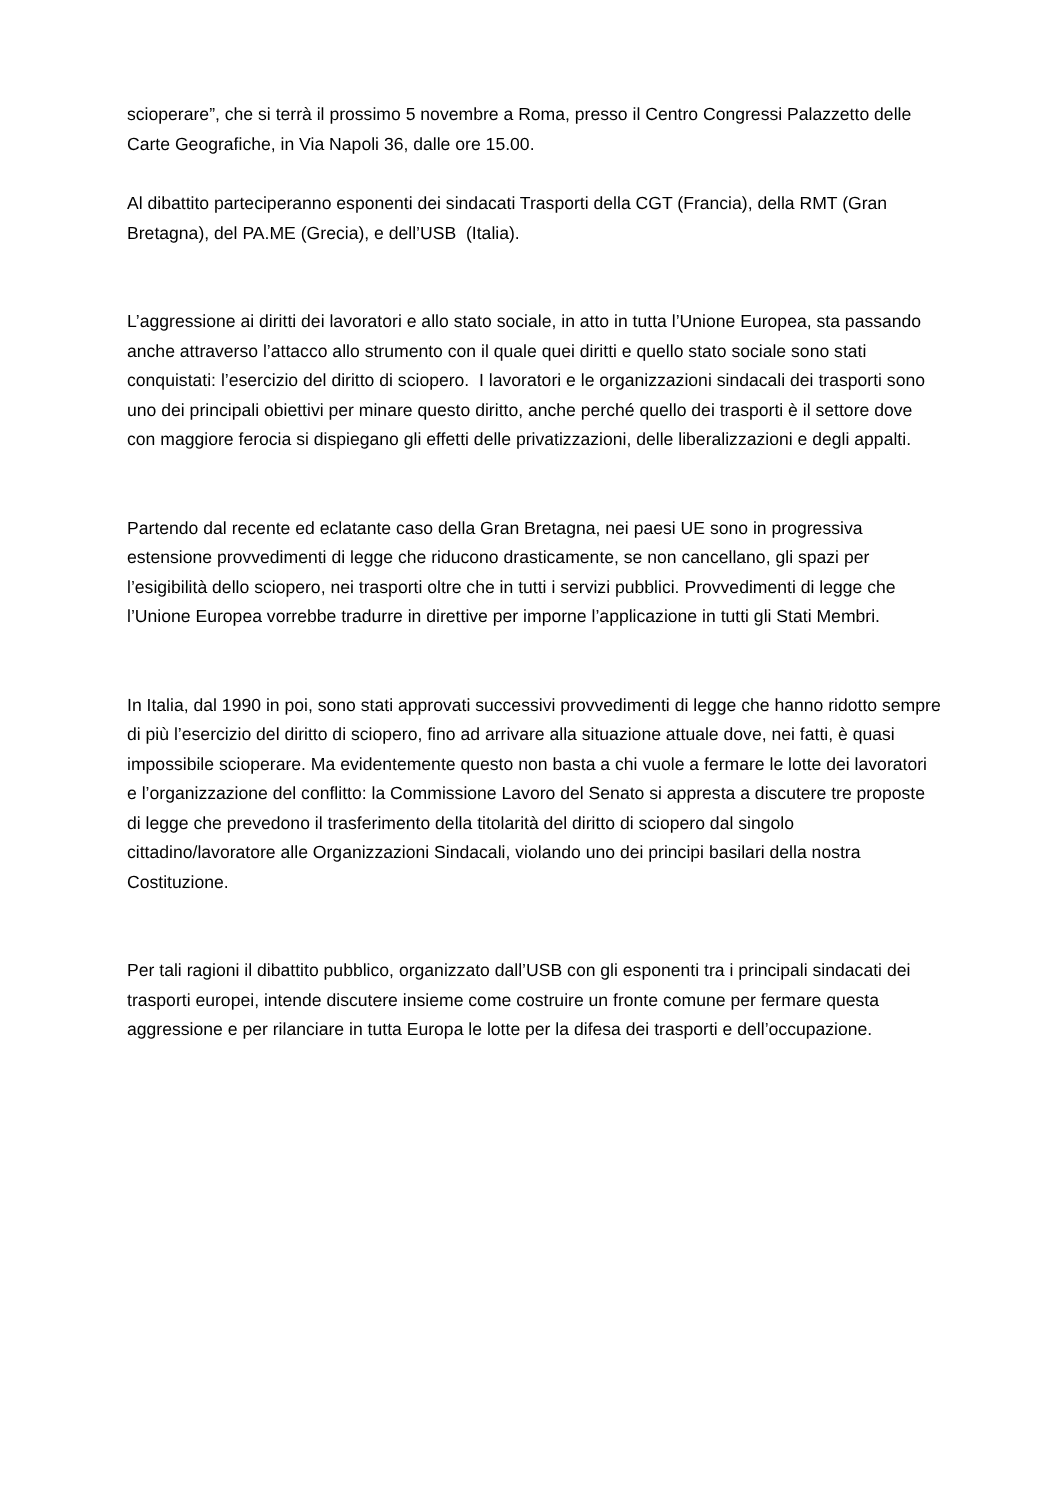scioperare”, che si terrà il prossimo 5 novembre a Roma, presso il Centro Congressi Palazzetto delle Carte Geografiche, in Via Napoli 36, dalle ore 15.00.
Al dibattito parteciperanno esponenti dei sindacati Trasporti della CGT (Francia), della RMT (Gran Bretagna), del PA.ME (Grecia), e dell’USB (Italia).
L’aggressione ai diritti dei lavoratori e allo stato sociale, in atto in tutta l’Unione Europea, sta passando anche attraverso l’attacco allo strumento con il quale quei diritti e quello stato sociale sono stati conquistati: l’esercizio del diritto di sciopero. I lavoratori e le organizzazioni sindacali dei trasporti sono uno dei principali obiettivi per minare questo diritto, anche perché quello dei trasporti è il settore dove con maggiore ferocia si dispiegano gli effetti delle privatizzazioni, delle liberalizzazioni e degli appalti.
Partendo dal recente ed eclatante caso della Gran Bretagna, nei paesi UE sono in progressiva estensione provvedimenti di legge che riducono drasticamente, se non cancellano, gli spazi per l’esigibilità dello sciopero, nei trasporti oltre che in tutti i servizi pubblici. Provvedimenti di legge che l’Unione Europea vorrebbe tradurre in direttive per imporne l’applicazione in tutti gli Stati Membri.
In Italia, dal 1990 in poi, sono stati approvati successivi provvedimenti di legge che hanno ridotto sempre di più l’esercizio del diritto di sciopero, fino ad arrivare alla situazione attuale dove, nei fatti, è quasi impossibile scioperare. Ma evidentemente questo non basta a chi vuole a fermare le lotte dei lavoratori e l’organizzazione del conflitto: la Commissione Lavoro del Senato si appresta a discutere tre proposte di legge che prevedono il trasferimento della titolarità del diritto di sciopero dal singolo cittadino/lavoratore alle Organizzazioni Sindacali, violando uno dei principi basilari della nostra Costituzione.
Per tali ragioni il dibattito pubblico, organizzato dall’USB con gli esponenti tra i principali sindacati dei trasporti europei, intende discutere insieme come costruire un fronte comune per fermare questa aggressione e per rilanciare in tutta Europa le lotte per la difesa dei trasporti e dell’occupazione.